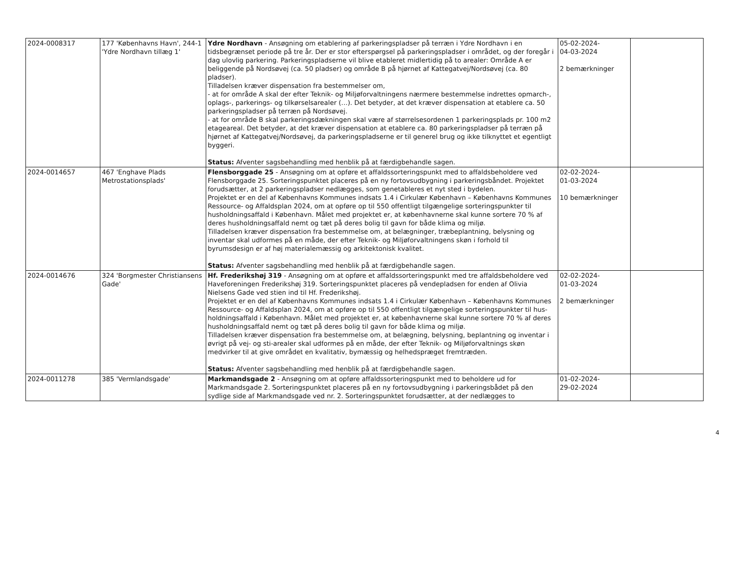| 2024-0008317 | 177 'Københavns Havn', 244-1 'Ydre Nordhavn tillæg 1' | Ydre Nordhavn - Ansøgning om etablering af parkeringspladser på terræn i Ydre Nordhavn i en tidsbegrænset periode på tre år. Der er stor efterspørgsel på parkeringspladser i området, og der foregår i dag ulovlig parkering. Parkeringspladserne vil blive etableret midlertidig på to arealer: Område A er beliggende på Nordsøvej (ca. 50 pladser) og område B på hjørnet af Kattegatvej/Nordsøvej (ca. 80 pladser). Tilladelsen kræver dispensation fra bestemmelser om, - at for område A skal der efter Teknik- og Miljøforvaltningens nærmere bestemmelse indrettes opmarch-, oplags-, parkerings- og tilkørselsarealer (…). Det betyder, at det kræver dispensation at etablere ca. 50 parkeringspladser på terræn på Nordsøvej. - at for område B skal parkeringsdækningen skal være af størrelsesordenen 1 parkeringsplads pr. 100 m2 etageareal. Det betyder, at det kræver dispensation at etablere ca. 80 parkeringspladser på terræn på hjørnet af Kattegatvej/Nordsøvej, da parkeringspladserne er til generel brug og ikke tilknyttet et egentligt byggeri. Status: Afventer sagsbehandling med henblik på at færdigbehandle sagen. | 05-02-2024- 04-03-2024 2 bemærkninger | |
| 2024-0014657 | 467 'Enghave Plads Metrostationsplads' | Flensborggade 25 - Ansøgning om at opføre et affaldssorteringspunkt med to affaldsbeholdere ved Flensborggade 25. Sorteringspunktet placeres på en ny fortovsudbygning i parkeringsbåndet. Projektet forudsætter, at 2 parkeringspladser nedlægges, som genetableres et nyt sted i bydelen. Projektet er en del af Københavns Kommunes indsats 1.4 i Cirkulær København – Københavns Kommunes Ressource- og Affaldsplan 2024, om at opføre op til 550 offentligt tilgængelige sorteringspunkter til husholdningsaffald i København. Målet med projektet er, at københavnerne skal kunne sortere 70 % af deres husholdningsaffald nemt og tæt på deres bolig til gavn for både klima og miljø. Tilladelsen kræver dispensation fra bestemmelse om, at belægninger, træbeplantning, belysning og inventar skal udformes på en måde, der efter Teknik- og Miljøforvaltningens skøn i forhold til byrumsdesign er af høj materialemæssig og arkitektonisk kvalitet. Status: Afventer sagsbehandling med henblik på at færdigbehandle sagen. | 02-02-2024- 01-03-2024 10 bemærkninger | |
| 2024-0014676 | 324 'Borgmester Christiansens Gade' | Hf. Frederikshøj 319 - Ansøgning om at opføre et affaldssorteringspunkt med tre affaldsbeholdere ved Haveforeningen Frederikshøj 319. Sorteringspunktet placeres på vendepladsen for enden af Olivia Nielsens Gade ved stien ind til Hf. Frederikshøj. Projektet er en del af Københavns Kommunes indsats 1.4 i Cirkulær København – Københavns Kommunes Ressource- og Affaldsplan 2024, om at opføre op til 550 offentligt tilgængelige sorteringspunkter til hus-holdningsaffald i København. Målet med projektet er, at københavnerne skal kunne sortere 70 % af deres husholdningsaffald nemt og tæt på deres bolig til gavn for både klima og miljø. Tilladelsen kræver dispensation fra bestemmelse om, at belægning, belysning, beplantning og inventar i øvrigt på vej- og sti-arealer skal udformes på en måde, der efter Teknik- og Miljøforvaltnings skøn medvirker til at give området en kvalitativ, bymæssig og helhedspræget fremtræden. Status: Afventer sagsbehandling med henblik på at færdigbehandle sagen. | 02-02-2024- 01-03-2024 2 bemærkninger | |
| 2024-0011278 | 385 'Vermlandsgade' | Markmandsgade 2 - Ansøgning om at opføre affaldssorteringspunkt med to beholdere ud for Markmandsgade 2. Sorteringspunktet placeres på en ny fortovsudbygning i parkeringsbådet på den sydlige side af Markmandsgade ved nr. 2. Sorteringspunktet forudsætter, at der nedlægges to | 01-02-2024- 29-02-2024 | |
4